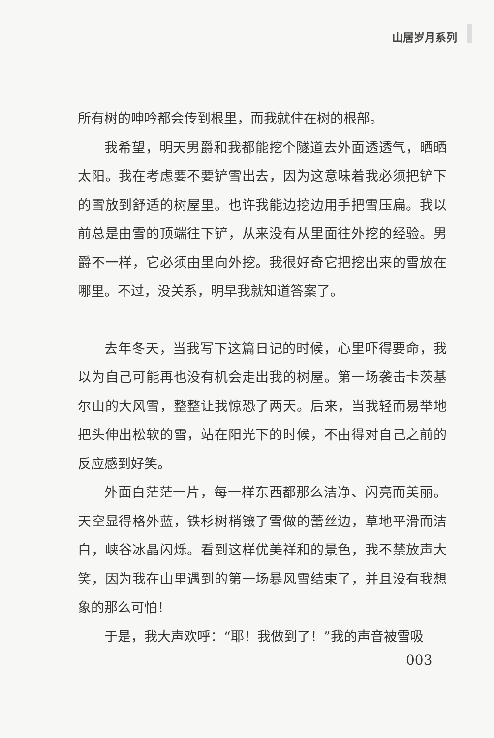山居岁月系列
所有树的呻吟都会传到根里，而我就住在树的根部。
我希望，明天男爵和我都能挖个隧道去外面透透气，晒晒太阳。我在考虑要不要铲雪出去，因为这意味着我必须把铲下的雪放到舒适的树屋里。也许我能边挖边用手把雪压扁。我以前总是由雪的顶端往下铲，从来没有从里面往外挖的经验。男爵不一样，它必须由里向外挖。我很好奇它把挖出来的雪放在哪里。不过，没关系，明早我就知道答案了。
去年冬天，当我写下这篇日记的时候，心里吓得要命，我以为自己可能再也没有机会走出我的树屋。第一场袭击卡茨基尔山的大风雪，整整让我惊恐了两天。后来，当我轻而易举地把头伸出松软的雪，站在阳光下的时候，不由得对自己之前的反应感到好笑。
外面白茫茫一片，每一样东西都那么洁净、闪亮而美丽。天空显得格外蓝，铁杉树梢镶了雪做的蕾丝边，草地平滑而洁白，峡谷冰晶闪烁。看到这样优美祥和的景色，我不禁放声大笑，因为我在山里遇到的第一场暴风雪结束了，并且没有我想象的那么可怕！
于是，我大声欢呼：“耶！我做到了！”我的声音被雪吸
003